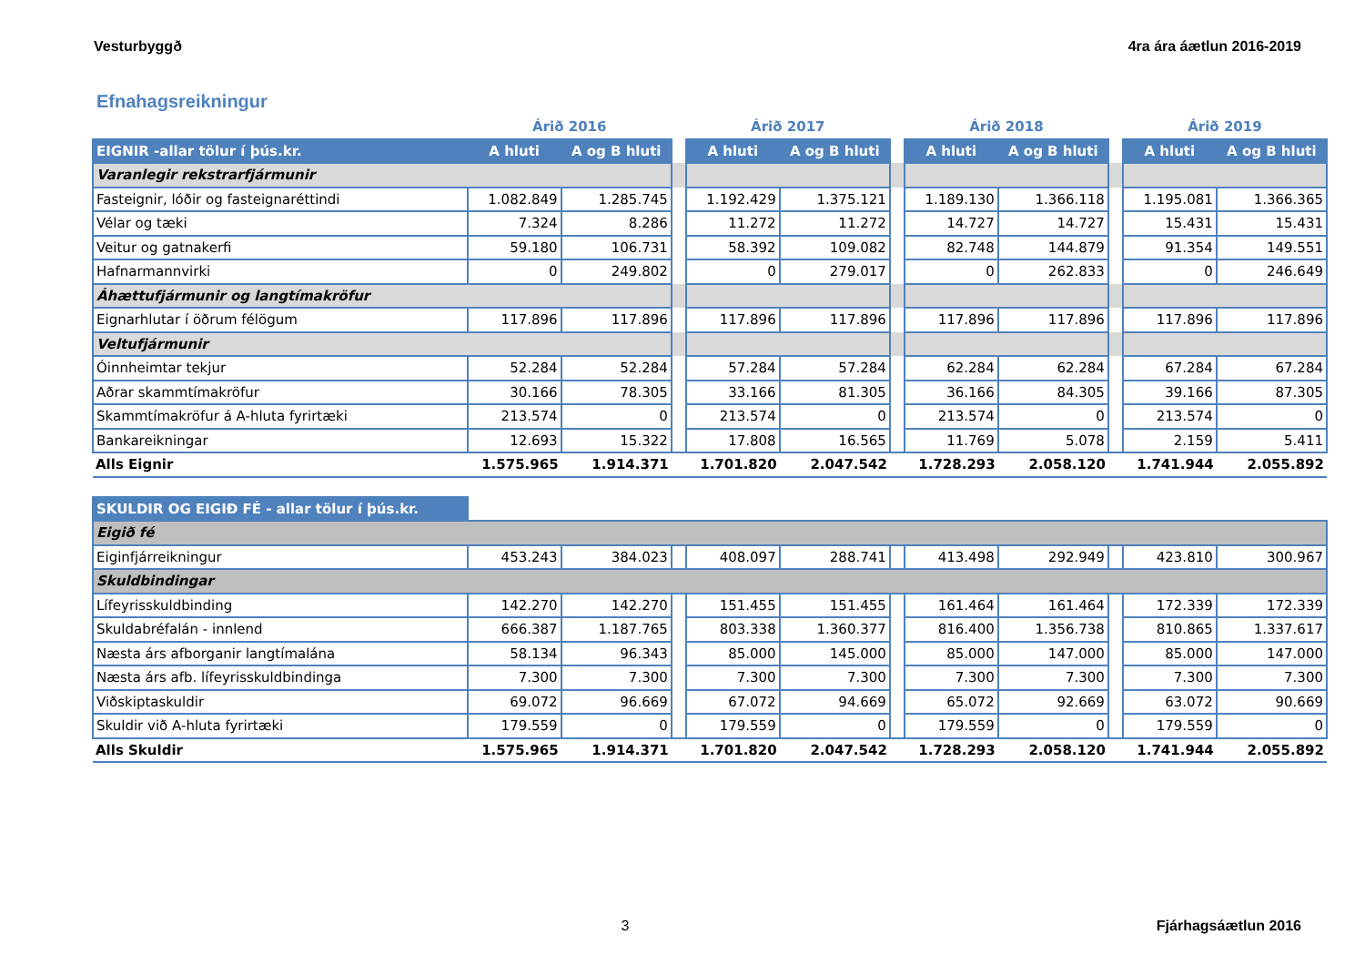Vesturbyggð 4ra ára áætlun 2016-2019
Efnahagsreikningur
| | Árið 2016 | | | Árið 2017 | | | Árið 2018 | | | Árið 2019 | |
| --- | --- | --- | --- | --- | --- | --- | --- | --- | --- | --- | --- |
| EIGNIR -allar tölur í þús.kr. | A hluti | A og B hluti | | A hluti | A og B hluti | | A hluti | A og B hluti | | A hluti | A og B hluti |
| Varanlegir rekstrarfjármunir | | | | | | | | | | | |
| Fasteignir, lóðir og fasteignaréttindi | 1.082.849 | 1.285.745 | | 1.192.429 | 1.375.121 | | 1.189.130 | 1.366.118 | | 1.195.081 | 1.366.365 |
| Vélar og tæki | 7.324 | 8.286 | | 11.272 | 11.272 | | 14.727 | 14.727 | | 15.431 | 15.431 |
| Veitur og gatnakerfi | 59.180 | 106.731 | | 58.392 | 109.082 | | 82.748 | 144.879 | | 91.354 | 149.551 |
| Hafnarmannvirki | 0 | 249.802 | | 0 | 279.017 | | 0 | 262.833 | | 0 | 246.649 |
| Áhættufjármunir og langtímakröfur | | | | | | | | | | | |
| Eignarhlutar í öðrum félögum | 117.896 | 117.896 | | 117.896 | 117.896 | | 117.896 | 117.896 | | 117.896 | 117.896 |
| Veltufjármunir | | | | | | | | | | | |
| Óinnheimtar tekjur | 52.284 | 52.284 | | 57.284 | 57.284 | | 62.284 | 62.284 | | 67.284 | 67.284 |
| Aðrar skammtímakröfur | 30.166 | 78.305 | | 33.166 | 81.305 | | 36.166 | 84.305 | | 39.166 | 87.305 |
| Skammtímakröfur á A-hluta fyrirtæki | 213.574 | 0 | | 213.574 | 0 | | 213.574 | 0 | | 213.574 | 0 |
| Bankareikningar | 12.693 | 15.322 | | 17.808 | 16.565 | | 11.769 | 5.078 | | 2.159 | 5.411 |
| Alls Eignir | 1.575.965 | 1.914.371 | | 1.701.820 | 2.047.542 | | 1.728.293 | 2.058.120 | | 1.741.944 | 2.055.892 |
| SKULDIR OG EIGIÐ FÉ - allar tölur í þús.kr. | | | | | | | | | | | |
| Eigið fé | | | | | | | | | | | |
| Eiginfjárreikningur | 453.243 | 384.023 | | 408.097 | 288.741 | | 413.498 | 292.949 | | 423.810 | 300.967 |
| Skuldbindingar | | | | | | | | | | | |
| Lífeyrisskuldbinding | 142.270 | 142.270 | | 151.455 | 151.455 | | 161.464 | 161.464 | | 172.339 | 172.339 |
| Skuldabréfalán - innlend | 666.387 | 1.187.765 | | 803.338 | 1.360.377 | | 816.400 | 1.356.738 | | 810.865 | 1.337.617 |
| Næsta árs afborganir langtímalána | 58.134 | 96.343 | | 85.000 | 145.000 | | 85.000 | 147.000 | | 85.000 | 147.000 |
| Næsta árs afb. lífeyrisskuldbindinga | 7.300 | 7.300 | | 7.300 | 7.300 | | 7.300 | 7.300 | | 7.300 | 7.300 |
| Viðskiptaskuldir | 69.072 | 96.669 | | 67.072 | 94.669 | | 65.072 | 92.669 | | 63.072 | 90.669 |
| Skuldir við A-hluta fyrirtæki | 179.559 | 0 | | 179.559 | 0 | | 179.559 | 0 | | 179.559 | 0 |
| Alls Skuldir | 1.575.965 | 1.914.371 | | 1.701.820 | 2.047.542 | | 1.728.293 | 2.058.120 | | 1.741.944 | 2.055.892 |
3 Fjárhagsáætlun 2016